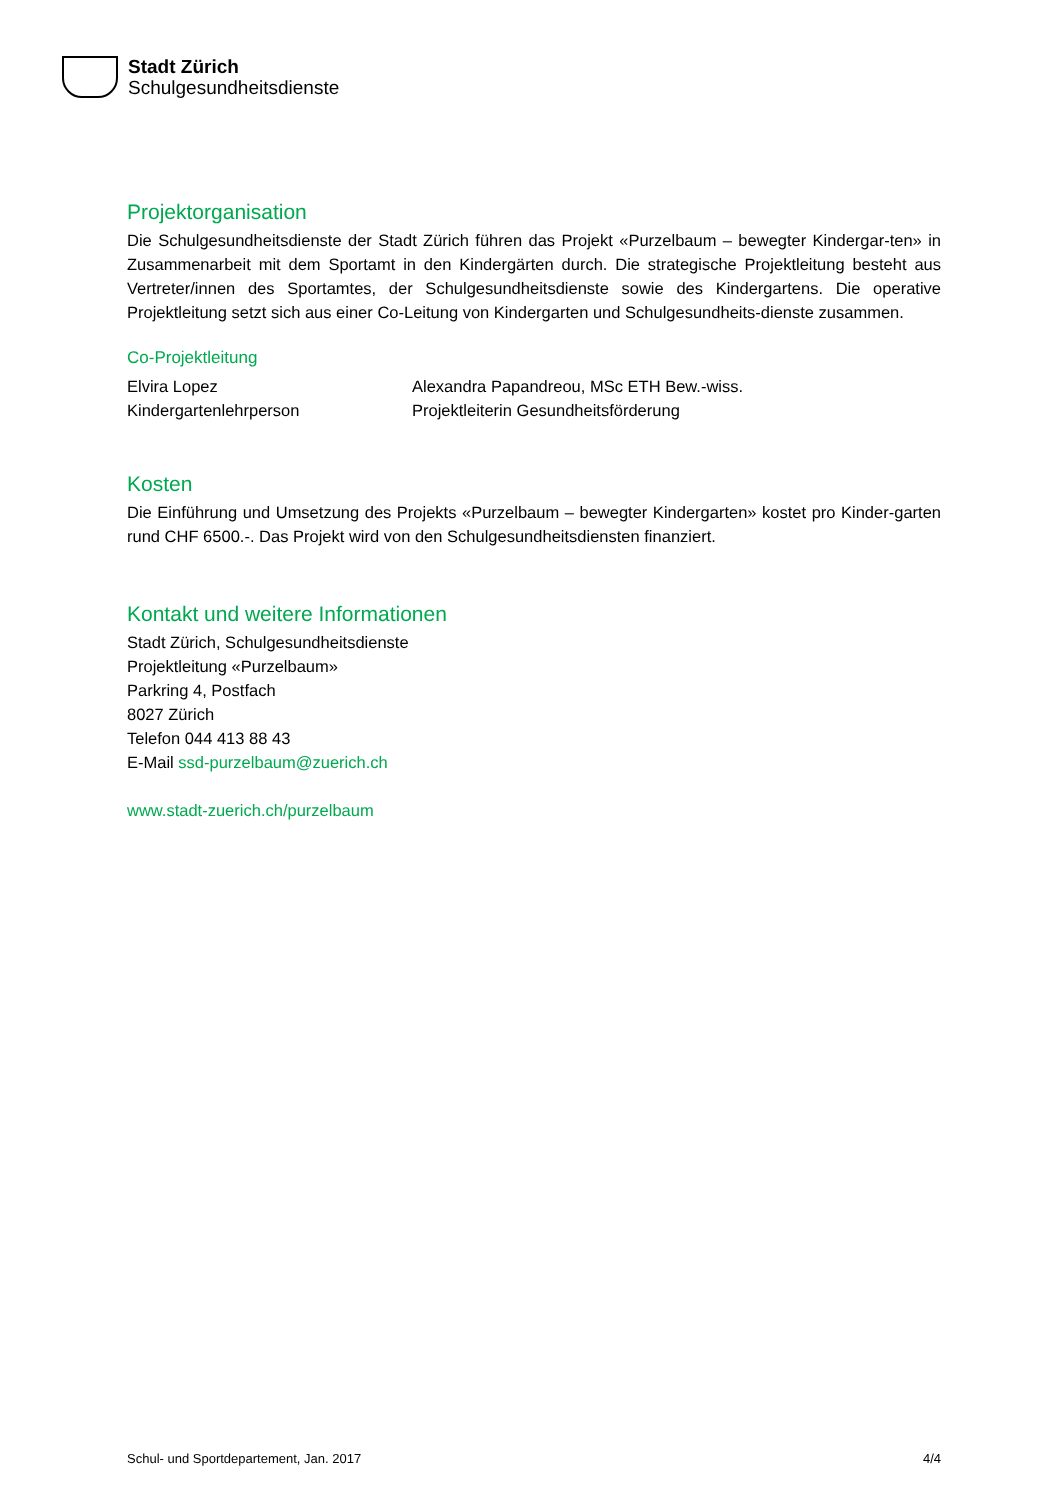Stadt Zürich
Schulgesundheitsdienste
Projektorganisation
Die Schulgesundheitsdienste der Stadt Zürich führen das Projekt «Purzelbaum – bewegter Kindergar-ten» in Zusammenarbeit mit dem Sportamt in den Kindergärten durch. Die strategische Projektleitung besteht aus Vertreter/innen des Sportamtes, der Schulgesundheitsdienste sowie des Kindergartens. Die operative Projektleitung setzt sich aus einer Co-Leitung von Kindergarten und Schulgesundheits-dienste zusammen.
Co-Projektleitung
Elvira Lopez
Kindergartenlehrperson
Alexandra Papandreou, MSc ETH Bew.-wiss.
Projektleiterin Gesundheitsförderung
Kosten
Die Einführung und Umsetzung des Projekts «Purzelbaum – bewegter Kindergarten» kostet pro Kinder-garten rund CHF 6500.-. Das Projekt wird von den Schulgesundheitsdiensten finanziert.
Kontakt und weitere Informationen
Stadt Zürich, Schulgesundheitsdienste
Projektleitung «Purzelbaum»
Parkring 4, Postfach
8027 Zürich
Telefon 044 413 88 43
E-Mail ssd-purzelbaum@zuerich.ch
www.stadt-zuerich.ch/purzelbaum
Schul- und Sportdepartement, Jan. 2017 4/4